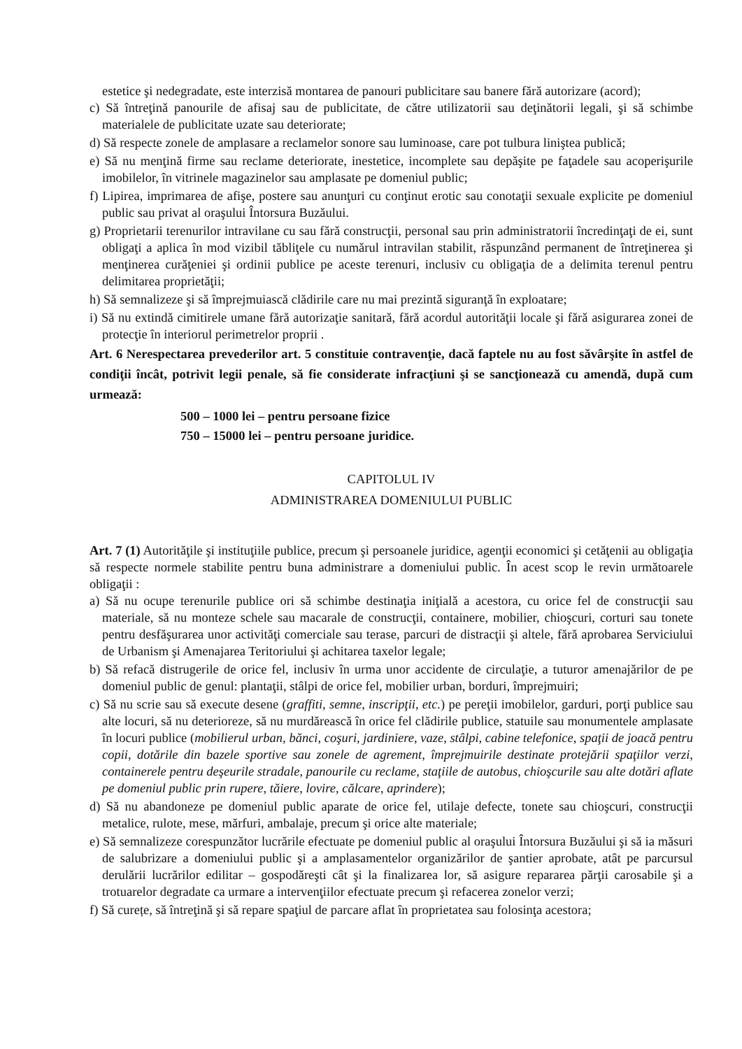estetice şi nedegradate, este interzisă montarea de panouri publicitare sau banere fără autorizare (acord);
c) Să întreţină panourile de afisaj sau de publicitate, de către utilizatorii sau deţinătorii legali, şi să schimbe materialele de publicitate uzate sau deteriorate;
d) Să respecte zonele de amplasare a reclamelor sonore sau luminoase, care pot tulbura liniştea publică;
e) Să nu menţină firme sau reclame deteriorate, inestetice, incomplete sau depăşite pe faţadele sau acoperişurile imobilelor, în vitrinele magazinelor sau amplasate pe domeniul public;
f) Lipirea, imprimarea de afişe, postere sau anunţuri cu conţinut erotic sau conotaţii sexuale explicite pe domeniul public sau privat al oraşului Întorsura Buzăului.
g) Proprietarii terenurilor intravilane cu sau fără construcţii, personal sau prin administratorii încredinţaţi de ei, sunt obligaţi a aplica în mod vizibil tăbliţele cu numărul intravilan stabilit, răspunzând permanent de întreţinerea şi menţinerea curăţeniei şi ordinii publice pe aceste terenuri, inclusiv cu obligaţia de a delimita terenul pentru delimitarea proprietăţii;
h) Să semnalizeze şi să împrejmuiască clădirile care nu mai prezintă siguranţă în exploatare;
i) Să nu extindă cimitirele umane fără autorizaţie sanitară, fără acordul autorităţii locale şi fără asigurarea zonei de protecţie în interiorul perimetrelor proprii .
Art. 6 Nerespectarea prevederilor art. 5 constituie contravenţie, dacă faptele nu au fost săvârşite în astfel de condiţii încât, potrivit legii penale, să fie considerate infracţiuni şi se sancţionează cu amendă, după cum urmează:
500 – 1000 lei – pentru persoane fizice
750 – 15000 lei – pentru persoane juridice.
CAPITOLUL IV
ADMINISTRAREA DOMENIULUI PUBLIC
Art. 7 (1) Autorităţile şi instituţiile publice, precum şi persoanele juridice, agenţii economici şi cetăţenii au obligaţia să respecte normele stabilite pentru buna administrare a domeniului public. În acest scop le revin următoarele obligaţii :
a) Să nu ocupe terenurile publice ori să schimbe destinaţia iniţială a acestora, cu orice fel de construcţii sau materiale, să nu monteze schele sau macarale de construcţii, containere, mobilier, chioşcuri, corturi sau tonete pentru desfăşurarea unor activităţi comerciale sau terase, parcuri de distracţii şi altele, fără aprobarea Serviciului de Urbanism şi Amenajarea Teritoriului şi achitarea taxelor legale;
b) Să refacă distrugerile de orice fel, inclusiv în urma unor accidente de circulaţie, a tuturor amenajărilor de pe domeniul public de genul: plantaţii, stâlpi de orice fel, mobilier urban, borduri, împrejmuiri;
c) Să nu scrie sau să execute desene (graffiti, semne, inscripţii, etc.) pe pereţii imobilelor, garduri, porţi publice sau alte locuri, să nu deterioreze, să nu murdărească în orice fel clădirile publice, statuile sau monumentele amplasate în locuri publice (mobilierul urban, bănci, coşuri, jardiniere, vaze, stâlpi, cabine telefonice, spaţii de joacă pentru copii, dotările din bazele sportive sau zonele de agrement, împrejmuirile destinate protejării spaţiilor verzi, containerele pentru deşeurile stradale, panourile cu reclame, staţiile de autobus, chioşcurile sau alte dotări aflate pe domeniul public prin rupere, tăiere, lovire, călcare, aprindere);
d) Să nu abandoneze pe domeniul public aparate de orice fel, utilaje defecte, tonete sau chioşcuri, construcţii metalice, rulote, mese, mărfuri, ambalaje, precum şi orice alte materiale;
e) Să semnalizeze corespunzător lucrările efectuate pe domeniul public al oraşului Întorsura Buzăului şi să ia măsuri de salubrizare a domeniului public şi a amplasamentelor organizărilor de şantier aprobate, atât pe parcursul derulării lucrărilor edilitar – gospodăreşti cât şi la finalizarea lor, să asigure repararea părţii carosabile şi a trotuarelor degradate ca urmare a intervenţiilor efectuate precum şi refacerea zonelor verzi;
f) Să curețe, să întreţină şi să repare spaţiul de parcare aflat în proprietatea sau folosinţa acestora;